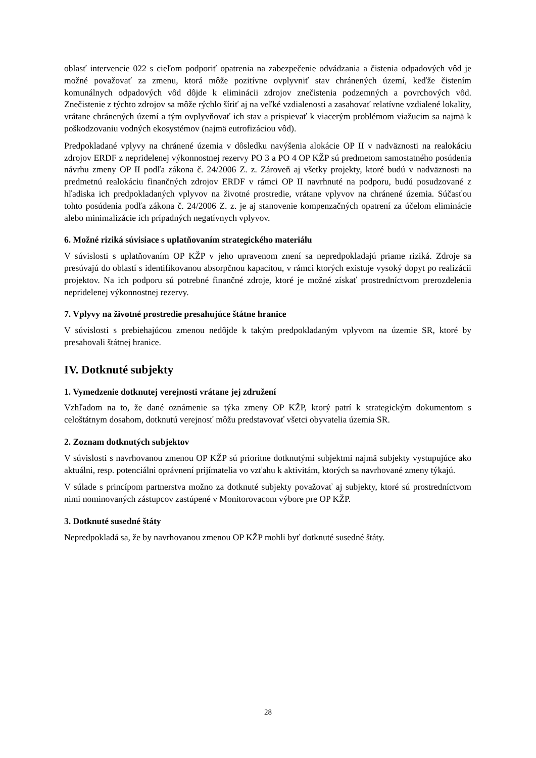oblasť intervencie 022 s cieľom podporiť opatrenia na zabezpečenie odvádzania a čistenia odpadových vôd je možné považovať za zmenu, ktorá môže pozitívne ovplyvniť stav chránených území, keďže čistením komunálnych odpadových vôd dôjde k eliminácii zdrojov znečistenia podzemných a povrchových vôd. Znečistenie z týchto zdrojov sa môže rýchlo šíriť aj na veľké vzdialenosti a zasahovať relatívne vzdialené lokality, vrátane chránených území a tým ovplyvňovať ich stav a prispievať k viacerým problémom viažucim sa najmä k poškodzovaniu vodných ekosystémov (najmä eutrofizáciou vôd).
Predpokladané vplyvy na chránené územia v dôsledku navýšenia alokácie OP II v nadväznosti na realokáciu zdrojov ERDF z nepridelenej výkonnostnej rezervy PO 3 a PO 4 OP KŽP sú predmetom samostatného posúdenia návrhu zmeny OP II podľa zákona č. 24/2006 Z. z. Zároveň aj všetky projekty, ktoré budú v nadväznosti na predmetnú realokáciu finančných zdrojov ERDF v rámci OP II navrhnuté na podporu, budú posudzované z hľadiska ich predpokladaných vplyvov na životné prostredie, vrátane vplyvov na chránené územia. Súčasťou tohto posúdenia podľa zákona č. 24/2006 Z. z. je aj stanovenie kompenzačných opatrení za účelom eliminácie alebo minimalizácie ich prípadných negatívnych vplyvov.
6. Možné riziká súvisiace s uplatňovaním strategického materiálu
V súvislosti s uplatňovaním OP KŽP v jeho upravenom znení sa nepredpokladajú priame riziká. Zdroje sa presúvajú do oblastí s identifikovanou absorpčnou kapacitou, v rámci ktorých existuje vysoký dopyt po realizácii projektov. Na ich podporu sú potrebné finančné zdroje, ktoré je možné získať prostredníctvom prerozdelenia nepridelenej výkonnostnej rezervy.
7. Vplyvy na životné prostredie presahujúce štátne hranice
V súvislosti s prebiehajúcou zmenou nedôjde k takým predpokladaným vplyvom na územie SR, ktoré by presahovali štátnej hranice.
IV. Dotknuté subjekty
1. Vymedzenie dotknutej verejnosti vrátane jej združení
Vzhľadom na to, že dané oznámenie sa týka zmeny OP KŽP, ktorý patrí k strategickým dokumentom s celoštátnym dosahom, dotknutú verejnosť môžu predstavovať všetci obyvatelia územia SR.
2. Zoznam dotknutých subjektov
V súvislosti s navrhovanou zmenou OP KŽP sú prioritne dotknutými subjektmi najmä subjekty vystupujúce ako aktuálni, resp. potenciálni oprávnení prijímatelia vo vzťahu k aktivitám, ktorých sa navrhované zmeny týkajú.
V súlade s princípom partnerstva možno za dotknuté subjekty považovať aj subjekty, ktoré sú prostredníctvom nimi nominovaných zástupcov zastúpené v Monitorovacom výbore pre OP KŽP.
3. Dotknuté susedné štáty
Nepredpokladá sa, že by navrhovanou zmenou OP KŽP mohli byť dotknuté susedné štáty.
28